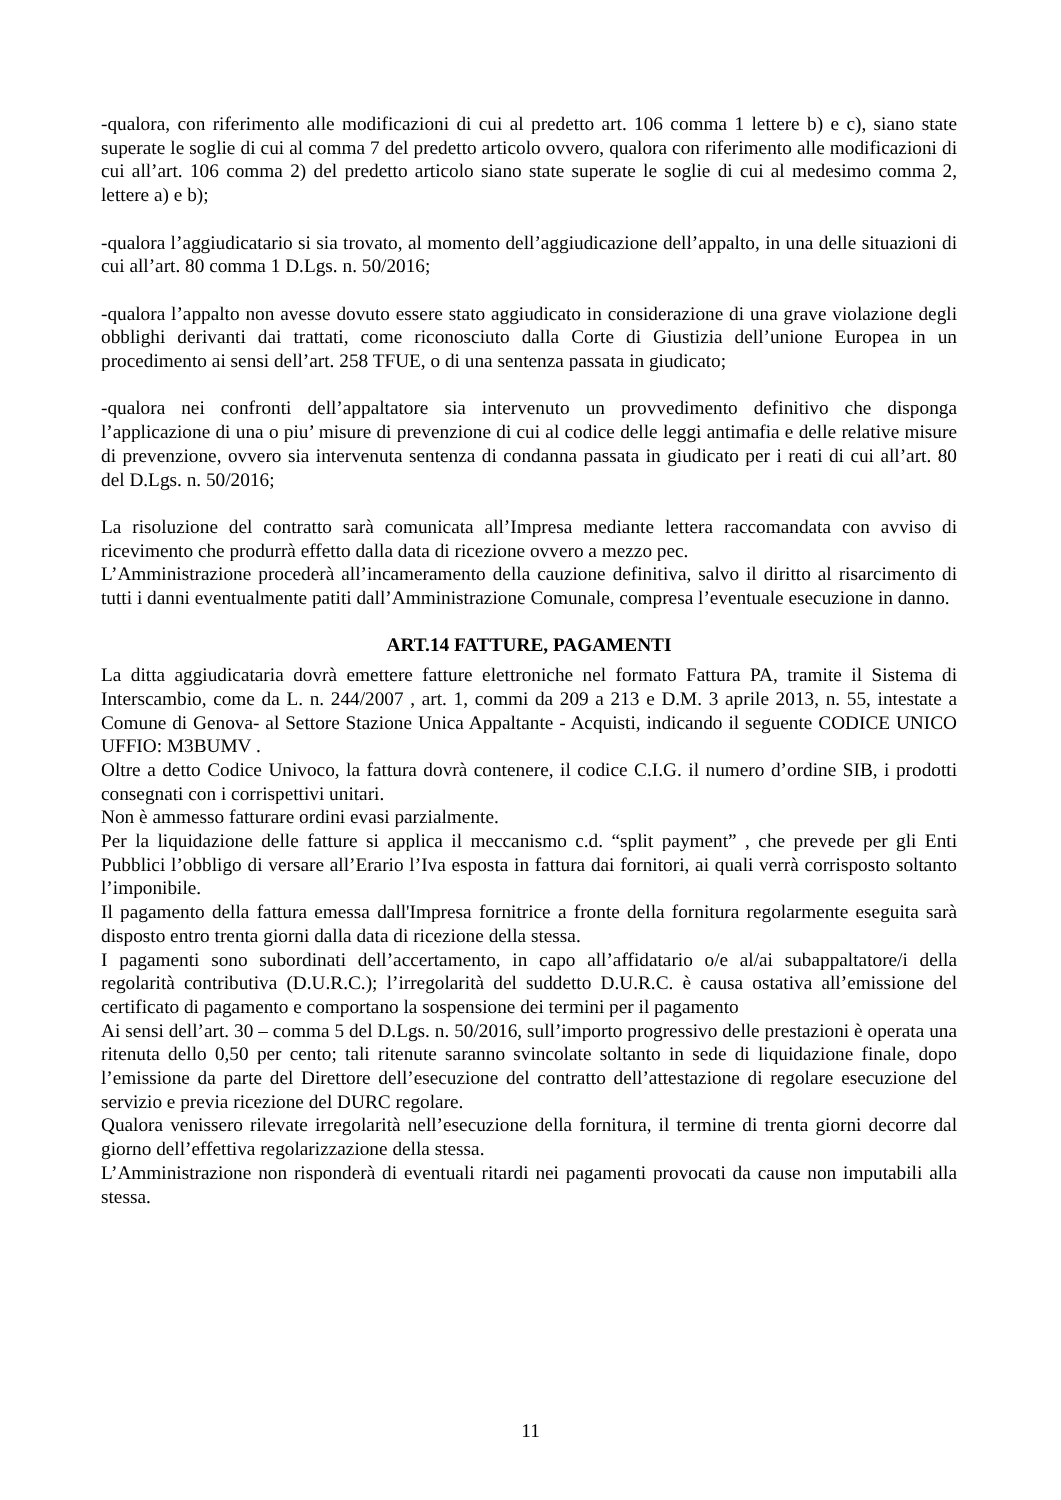-qualora, con riferimento alle modificazioni di cui al predetto art. 106 comma 1 lettere b) e c), siano state superate le soglie di cui al comma 7 del predetto articolo ovvero, qualora con riferimento alle modificazioni di cui all’art. 106 comma 2) del predetto articolo siano state superate le soglie di cui al medesimo comma 2, lettere a) e b);
-qualora l’aggiudicatario si sia trovato, al momento dell’aggiudicazione dell’appalto, in una delle situazioni di cui all’art. 80 comma 1 D.Lgs. n. 50/2016;
-qualora l’appalto non avesse dovuto essere stato aggiudicato in considerazione di una grave violazione degli obblighi derivanti dai trattati, come riconosciuto dalla Corte di Giustizia dell’unione Europea in un procedimento ai sensi dell’art. 258 TFUE, o di una sentenza passata in giudicato;
-qualora nei confronti dell’appaltatore sia intervenuto un provvedimento definitivo che disponga l’applicazione di una o piu’ misure di prevenzione di cui al codice delle leggi antimafia e delle relative misure di prevenzione, ovvero sia intervenuta sentenza di condanna passata in giudicato per i reati di cui all’art. 80 del D.Lgs. n. 50/2016;
La risoluzione del contratto sarà comunicata all’Impresa mediante lettera raccomandata con avviso di ricevimento che produrrà effetto dalla data di ricezione ovvero a mezzo pec.
L’Amministrazione procederà all’incameramento della cauzione definitiva, salvo il diritto al risarcimento di tutti i danni eventualmente patiti dall’Amministrazione Comunale, compresa l’eventuale esecuzione in danno.
ART.14 FATTURE, PAGAMENTI
La ditta aggiudicataria dovrà emettere fatture elettroniche nel formato Fattura PA, tramite il Sistema di Interscambio, come da L. n. 244/2007 , art. 1, commi da 209 a 213 e D.M. 3 aprile 2013, n. 55, intestate a Comune di Genova- al Settore Stazione Unica Appaltante - Acquisti, indicando il seguente CODICE UNICO UFFIO: M3BUMV .
Oltre a detto Codice Univoco, la fattura dovrà contenere, il codice C.I.G. il numero d’ordine SIB, i prodotti consegnati con i corrispettivi unitari.
Non è ammesso fatturare ordini evasi parzialmente.
Per la liquidazione delle fatture si applica il meccanismo c.d. “split payment” , che prevede per gli Enti Pubblici l’obbligo di versare all’Erario l’Iva esposta in fattura dai fornitori, ai quali verrà corrisposto soltanto l’imponibile.
Il pagamento della fattura emessa dall'Impresa fornitrice a fronte della fornitura regolarmente eseguita sarà disposto entro trenta giorni dalla data di ricezione della stessa.
I pagamenti sono subordinati dell’accertamento, in capo all’affidatario o/e al/ai subappaltatore/i della regolarità contributiva (D.U.R.C.); l’irregolarità del suddetto D.U.R.C. è causa ostativa all’emissione del certificato di pagamento e comportano la sospensione dei termini per il pagamento
Ai sensi dell’art. 30 – comma 5 del D.Lgs. n. 50/2016, sull’importo progressivo delle prestazioni è operata una ritenuta dello 0,50 per cento; tali ritenute saranno svincolate soltanto in sede di liquidazione finale, dopo l’emissione da parte del Direttore dell’esecuzione del contratto dell’attestazione di regolare esecuzione del servizio e previa ricezione del DURC regolare.
Qualora venissero rilevate irregolarità nell’esecuzione della fornitura, il termine di trenta giorni decorre dal giorno dell’effettiva regolarizzazione della stessa.
L’Amministrazione non risponderà di eventuali ritardi nei pagamenti provocati da cause non imputabili alla stessa.
11